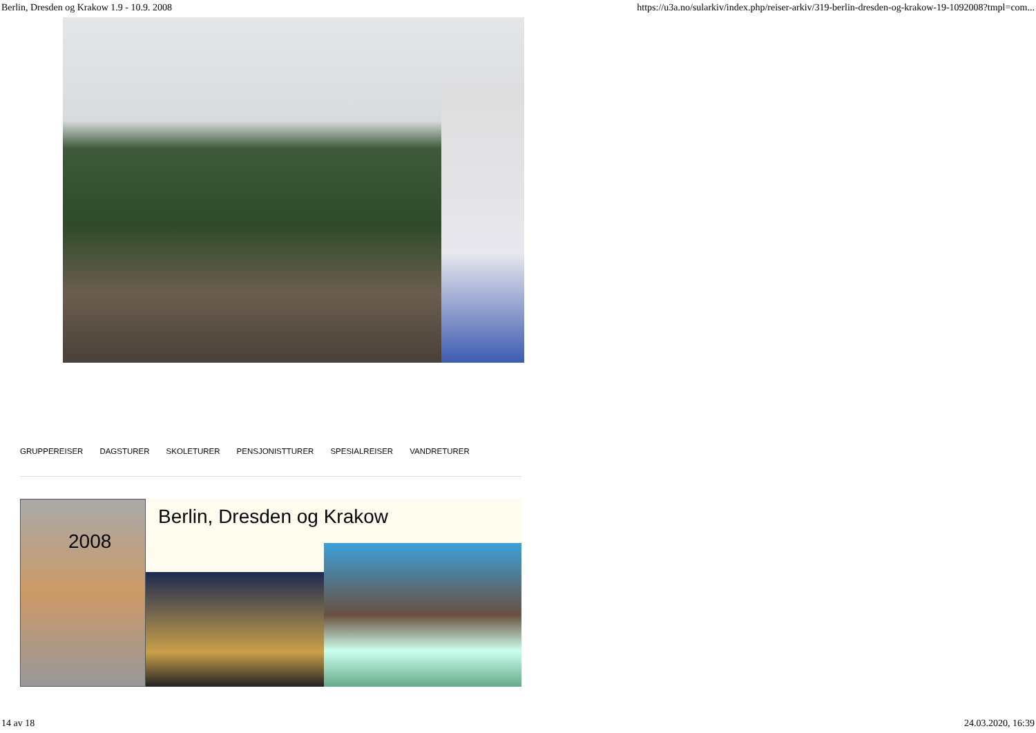Berlin, Dresden og Krakow 1.9 - 10.9. 2008 https://u3a.no/sularkiv/index.php/reiser-arkiv/319-berlin-dresden-og-krakow-19-1092008?tmpl=com...
GRUPPEREISER DAGSTURER SKOLETURER PENSJONISTTURER SPESIALREISER VANDRETURER
Berlin, Dresden og Krakow
2008
14 av 18 24.03.2020, 16:39